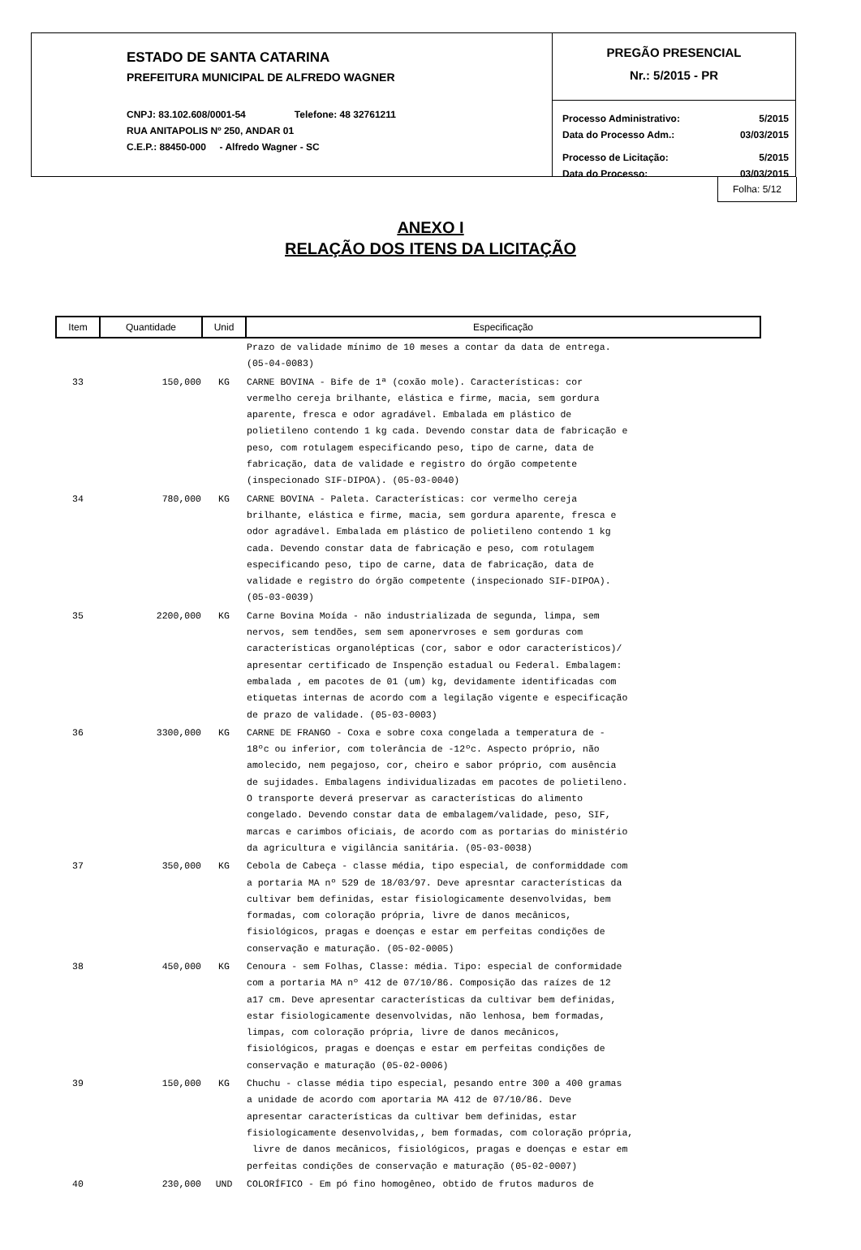ESTADO DE SANTA CATARINA
PREFEITURA MUNICIPAL DE ALFREDO WAGNER
CNPJ: 83.102.608/0001-54 Telefone: 48 32761211
RUA ANITAPOLIS Nº 250, ANDAR 01
C.E.P.: 88450-000 - Alfredo Wagner - SC
PREGÃO PRESENCIAL
Nr.: 5/2015 - PR
Processo Administrativo: 5/2015
Data do Processo Adm.: 03/03/2015
Processo de Licitação: 5/2015
Data do Processo: 03/03/2015
Folha: 5/12
ANEXO I
RELAÇÃO DOS ITENS DA LICITAÇÃO
| Item | Quantidade | Unid | Especificação |
| --- | --- | --- | --- |
| | | | Prazo de validade mínimo de 10 meses a contar da data de entrega. (05-04-0083) |
| 33 | 150,000 | KG | CARNE BOVINA - Bife de 1ª (coxão mole). Características: cor vermelho cereja brilhante, elástica e firme, macia, sem gordura aparente, fresca e odor agradável. Embalada em plástico de polietileno contendo 1 kg cada. Devendo constar data de fabricação e peso, com rotulagem especificando peso, tipo de carne, data de fabricação, data de validade e registro do órgão competente (inspecionado SIF-DIPOA). (05-03-0040) |
| 34 | 780,000 | KG | CARNE BOVINA - Paleta. Características: cor vermelho cereja brilhante, elástica e firme, macia, sem gordura aparente, fresca e odor agradável. Embalada em plástico de polietileno contendo 1 kg cada. Devendo constar data de fabricação e peso, com rotulagem especificando peso, tipo de carne, data de fabricação, data de validade e registro do órgão competente (inspecionado SIF-DIPOA). (05-03-0039) |
| 35 | 2200,000 | KG | Carne Bovina Moída - não industrializada de segunda, limpa, sem nervos, sem tendões, sem sem aponervroses e sem gorduras com características organolépticas (cor, sabor e odor característicos)/ apresentar certificado de Inspenção estadual ou Federal. Embalagem: embalada , em pacotes de 01 (um) kg, devidamente identificadas com etiquetas internas de acordo com a legilação vigente e especificação de prazo de validade. (05-03-0003) |
| 36 | 3300,000 | KG | CARNE DE FRANGO - Coxa e sobre coxa congelada a temperatura de - 18ºc ou inferior, com tolerância de -12ºc. Aspecto próprio, não amolecido, nem pegajoso, cor, cheiro e sabor próprio, com ausência de sujidades. Embalagens individualizadas em pacotes de polietileno. O transporte deverá preservar as características do alimento congelado. Devendo constar data de embalagem/validade, peso, SIF, marcas e carimbos oficiais, de acordo com as portarias do ministério da agricultura e vigilância sanitária. (05-03-0038) |
| 37 | 350,000 | KG | Cebola de Cabeça - classe média, tipo especial, de conformiddade com a portaria MA nº 529 de 18/03/97. Deve apresntar características da cultivar bem definidas, estar fisiologicamente desenvolvidas, bem formadas, com coloração própria, livre de danos mecânicos, fisiológicos, pragas e doenças e estar em perfeitas condições de conservação e maturação. (05-02-0005) |
| 38 | 450,000 | KG | Cenoura - sem Folhas, Classe: média. Tipo: especial de conformidade com a portaria MA nº 412 de 07/10/86. Composição das raízes de 12 a17 cm. Deve apresentar características da cultivar bem definidas, estar fisiologicamente desenvolvidas, não lenhosa, bem formadas, limpas, com coloração própria, livre de danos mecânicos, fisiológicos, pragas e doenças e estar em perfeitas condições de conservação e maturação (05-02-0006) |
| 39 | 150,000 | KG | Chuchu - classe média tipo especial, pesando entre 300 a 400 gramas a unidade de acordo com aportaria MA 412 de 07/10/86. Deve apresentar características da cultivar bem definidas, estar fisiologicamente desenvolvidas,, bem formadas, com coloração própria, livre de danos mecânicos, fisiológicos, pragas e doenças e estar em perfeitas condições de conservação e maturação (05-02-0007) |
| 40 | 230,000 | UND | COLORÍFICO - Em pó fino homogêneo, obtido de frutos maduros de |